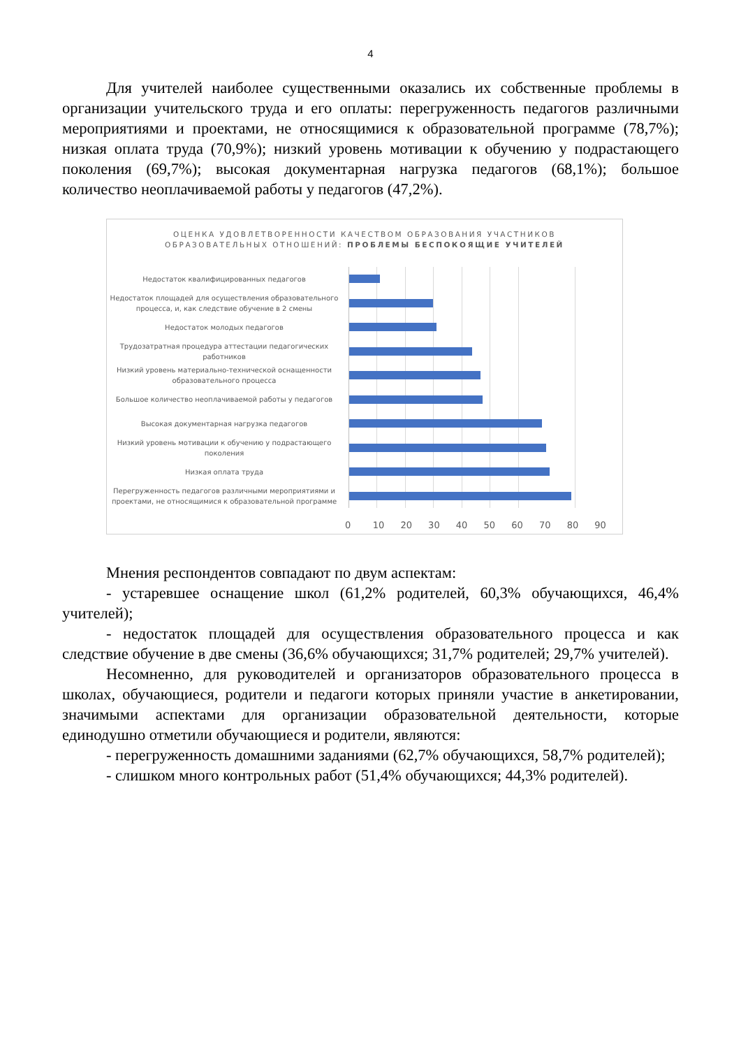4
Для учителей наиболее существенными оказались их собственные проблемы в организации учительского труда и его оплаты: перегруженность педагогов различными мероприятиями и проектами, не относящимися к образовательной программе (78,7%); низкая оплата труда (70,9%); низкий уровень мотивации к обучению у подрастающего поколения (69,7%); высокая документарная нагрузка педагогов (68,1%); большое количество неоплачиваемой работы у педагогов (47,2%).
ОЦЕНКА УДОВЛЕТВОРЕННОСТИ КАЧЕСТВОМ ОБРАЗОВАНИЯ УЧАСТНИКОВ
ОБРАЗОВАТЕЛЬНЫХ ОТНОШЕНИЙ: ПРОБЛЕМЫ БЕСПОКОЯЩИЕ УЧИТЕЛЕЙ
Недостаток квалифицированных педагогов
Недостаток площадей для осуществления образовательного процесса, и, как следствие обучение в 2 смены
Недостаток молодых педагогов
Трудозатратная процедура аттестации педагогических работников
Низкий уровень материально-технической оснащенности образовательного процесса
Большое количество неоплачиваемой работы у педагогов
Высокая документарная нагрузка педагогов
Низкий уровень мотивации к обучению у подрастающего поколения
Низкая оплата труда
Перегруженность педагогов различными мероприятиями и проектами, не относящимися к образовательной программе
0 10 20 30 40 50 60 70 80 90
Мнения респондентов совпадают по двум аспектам:
- устаревшее оснащение школ (61,2% родителей, 60,3% обучающихся, 46,4% учителей);
- недостаток площадей для осуществления образовательного процесса и как следствие обучение в две смены (36,6% обучающихся; 31,7% родителей; 29,7% учителей).
Несомненно, для руководителей и организаторов образовательного процесса в школах, обучающиеся, родители и педагоги которых приняли участие в анкетировании, значимыми аспектами для организации образовательной деятельности, которые единодушно отметили обучающиеся и родители, являются:
- перегруженность домашними заданиями (62,7% обучающихся, 58,7% родителей);
- слишком много контрольных работ (51,4% обучающихся; 44,3% родителей).